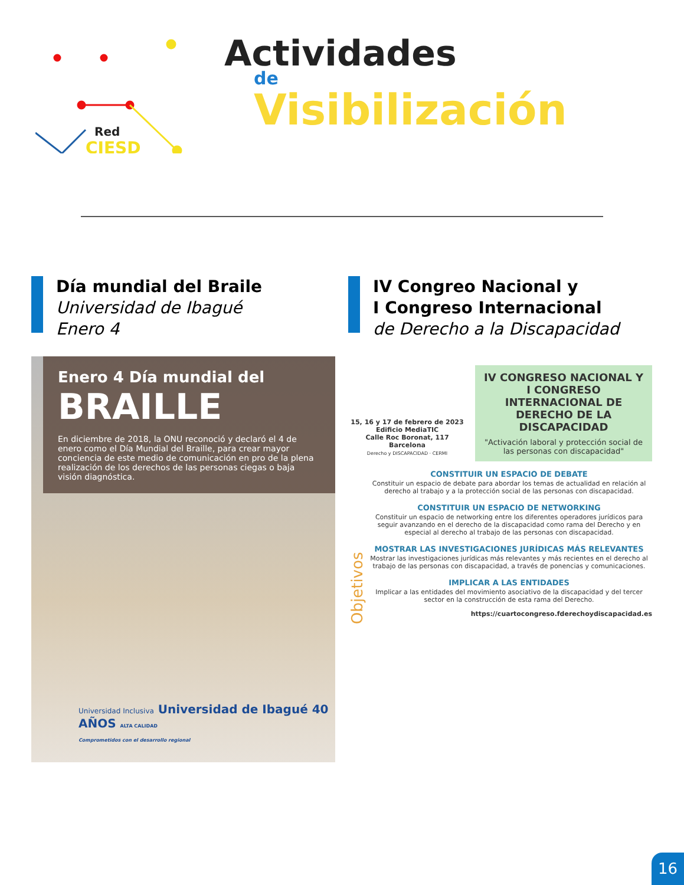Red
CIESD
Actividades
de
Visibilización
Día mundial del Braile
Universidad de Ibagué
Enero 4
Enero 4 Día mundial del
BRAILLE
En diciembre de 2018, la ONU reconoció y declaró el 4 de enero como el Día Mundial del Braille, para crear mayor conciencia de este medio de comunicación en pro de la plena realización de los derechos de las personas ciegas o baja visión diagnóstica.
Universidad Inclusiva Universidad de Ibagué 40 AÑOS ALTA CALIDAD
Comprometidos con el desarrollo regional
IV Congreo Nacional y
I Congreso Internacional
de Derecho a la Discapacidad
15, 16 y 17 de febrero de 2023
Edificio MediaTIC
Calle Roc Boronat, 117 Barcelona
Derecho y DISCAPACIDAD · CERMI
IV CONGRESO NACIONAL Y I CONGRESO INTERNACIONAL DE DERECHO DE LA DISCAPACIDAD
"Activación laboral y protección social de las personas con discapacidad"
Objetivos
CONSTITUIR UN ESPACIO DE DEBATE
Constituir un espacio de debate para abordar los temas de actualidad en relación al derecho al trabajo y a la protección social de las personas con discapacidad.
CONSTITUIR UN ESPACIO DE NETWORKING
Constituir un espacio de networking entre los diferentes operadores jurídicos para seguir avanzando en el derecho de la discapacidad como rama del Derecho y en especial al derecho al trabajo de las personas con discapacidad.
MOSTRAR LAS INVESTIGACIONES JURÍDICAS MÁS RELEVANTES
Mostrar las investigaciones jurídicas más relevantes y más recientes en el derecho al trabajo de las personas con discapacidad, a través de ponencias y comunicaciones.
IMPLICAR A LAS ENTIDADES
Implicar a las entidades del movimiento asociativo de la discapacidad y del tercer sector en la construcción de esta rama del Derecho.
https://cuartocongreso.fderechoydiscapacidad.es
16